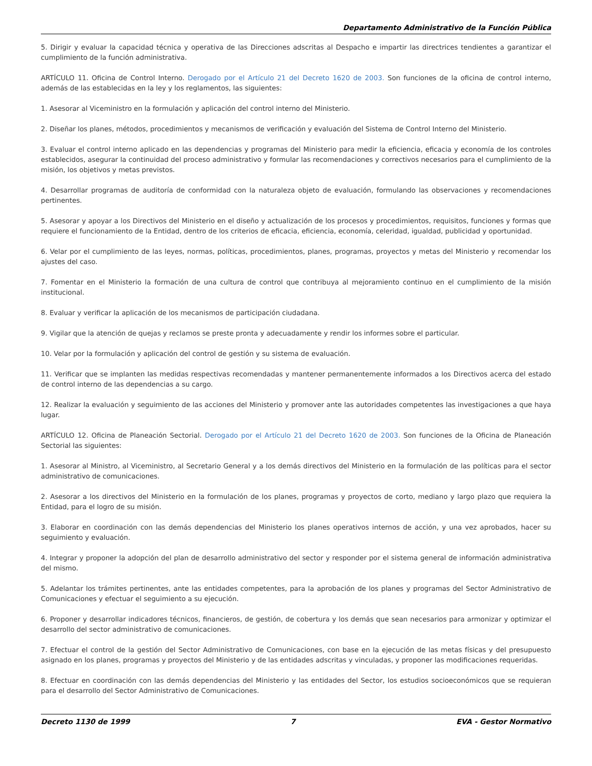Departamento Administrativo de la Función Pública
5. Dirigir y evaluar la capacidad técnica y operativa de las Direcciones adscritas al Despacho e impartir las directrices tendientes a garantizar el cumplimiento de la función administrativa.
ARTÍCULO 11. Oficina de Control Interno. Derogado por el Artículo 21 del Decreto 1620 de 2003. Son funciones de la oficina de control interno, además de las establecidas en la ley y los reglamentos, las siguientes:
1. Asesorar al Viceministro en la formulación y aplicación del control interno del Ministerio.
2. Diseñar los planes, métodos, procedimientos y mecanismos de verificación y evaluación del Sistema de Control Interno del Ministerio.
3. Evaluar el control interno aplicado en las dependencias y programas del Ministerio para medir la eficiencia, eficacia y economía de los controles establecidos, asegurar la continuidad del proceso administrativo y formular las recomendaciones y correctivos necesarios para el cumplimiento de la misión, los objetivos y metas previstos.
4. Desarrollar programas de auditoría de conformidad con la naturaleza objeto de evaluación, formulando las observaciones y recomendaciones pertinentes.
5. Asesorar y apoyar a los Directivos del Ministerio en el diseño y actualización de los procesos y procedimientos, requisitos, funciones y formas que requiere el funcionamiento de la Entidad, dentro de los criterios de eficacia, eficiencia, economía, celeridad, igualdad, publicidad y oportunidad.
6. Velar por el cumplimiento de las leyes, normas, políticas, procedimientos, planes, programas, proyectos y metas del Ministerio y recomendar los ajustes del caso.
7. Fomentar en el Ministerio la formación de una cultura de control que contribuya al mejoramiento continuo en el cumplimiento de la misión institucional.
8. Evaluar y verificar la aplicación de los mecanismos de participación ciudadana.
9. Vigilar que la atención de quejas y reclamos se preste pronta y adecuadamente y rendir los informes sobre el particular.
10. Velar por la formulación y aplicación del control de gestión y su sistema de evaluación.
11. Verificar que se implanten las medidas respectivas recomendadas y mantener permanentemente informados a los Directivos acerca del estado de control interno de las dependencias a su cargo.
12. Realizar la evaluación y seguimiento de las acciones del Ministerio y promover ante las autoridades competentes las investigaciones a que haya lugar.
ARTÍCULO 12. Oficina de Planeación Sectorial. Derogado por el Artículo 21 del Decreto 1620 de 2003. Son funciones de la Oficina de Planeación Sectorial las siguientes:
1. Asesorar al Ministro, al Viceministro, al Secretario General y a los demás directivos del Ministerio en la formulación de las políticas para el sector administrativo de comunicaciones.
2. Asesorar a los directivos del Ministerio en la formulación de los planes, programas y proyectos de corto, mediano y largo plazo que requiera la Entidad, para el logro de su misión.
3. Elaborar en coordinación con las demás dependencias del Ministerio los planes operativos internos de acción, y una vez aprobados, hacer su seguimiento y evaluación.
4. Integrar y proponer la adopción del plan de desarrollo administrativo del sector y responder por el sistema general de información administrativa del mismo.
5. Adelantar los trámites pertinentes, ante las entidades competentes, para la aprobación de los planes y programas del Sector Administrativo de Comunicaciones y efectuar el seguimiento a su ejecución.
6. Proponer y desarrollar indicadores técnicos, financieros, de gestión, de cobertura y los demás que sean necesarios para armonizar y optimizar el desarrollo del sector administrativo de comunicaciones.
7. Efectuar el control de la gestión del Sector Administrativo de Comunicaciones, con base en la ejecución de las metas físicas y del presupuesto asignado en los planes, programas y proyectos del Ministerio y de las entidades adscritas y vinculadas, y proponer las modificaciones requeridas.
8. Efectuar en coordinación con las demás dependencias del Ministerio y las entidades del Sector, los estudios socioeconómicos que se requieran para el desarrollo del Sector Administrativo de Comunicaciones.
Decreto 1130 de 1999 7 EVA - Gestor Normativo